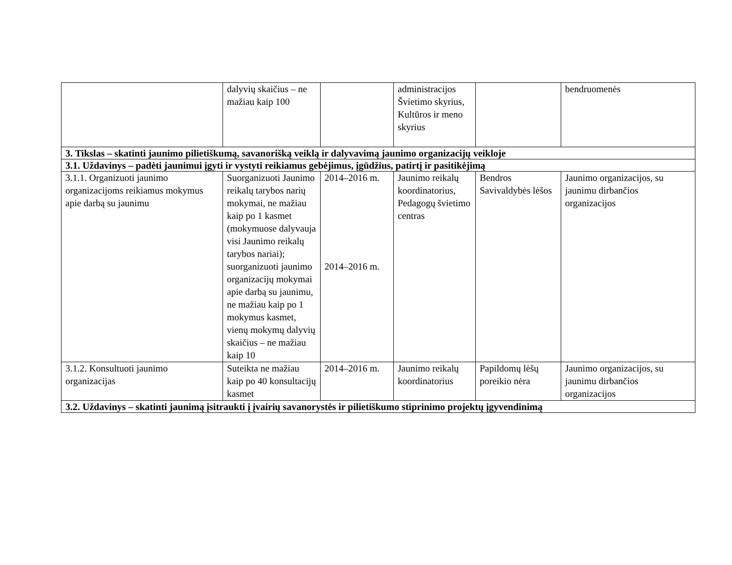| | dalyvių skaičius – ne mažiau kaip 100 | | administracijos Švietimo skyrius, Kultūros ir meno skyrius | | bendruomenės |
| 3. Tikslas – skatinti jaunimo pilietiškumą, savanorišką veiklą ir dalyvavimą jaunimo organizacijų veikloje | | | | | |
| 3.1. Uždavinys – padėti jaunimui įgyti ir vystyti reikiamus gebėjimus, įgūdžius, patirtį ir pasitikėjimą | | | | | |
| 3.1.1. Organizuoti jaunimo organizacijoms reikiamus mokymus apie darbą su jaunimu | Suorganizuoti Jaunimo reikalų tarybos narių mokymai, ne mažiau kaip po 1 kasmet (mokymuose dalyvauja visi Jaunimo reikalų tarybos nariai); suorganizuoti jaunimo organizacijų mokymai apie darbą su jaunimu, ne mažiau kaip po 1 mokymus kasmet, vienų mokymų dalyvių skaičius – ne mažiau kaip 10 | 2014–2016 m. 2014–2016 m. | Jaunimo reikalų koordinatorius, Pedagogų švietimo centras | Bendros Savivaldybės lėšos | Jaunimo organizacijos, su jaunimu dirbančios organizacijos |
| 3.1.2. Konsultuoti jaunimo organizacijas | Suteikta ne mažiau kaip po 40 konsultacijų kasmet | 2014–2016 m. | Jaunimo reikalų koordinatorius | Papildomų lėšų poreikio nėra | Jaunimo organizacijos, su jaunimu dirbančios organizacijos |
| 3.2. Uždavinys – skatinti jaunimą įsitraukti į įvairių savanorystės ir pilietiškumo stiprinimo projektų įgyvendinimą | | | | | |